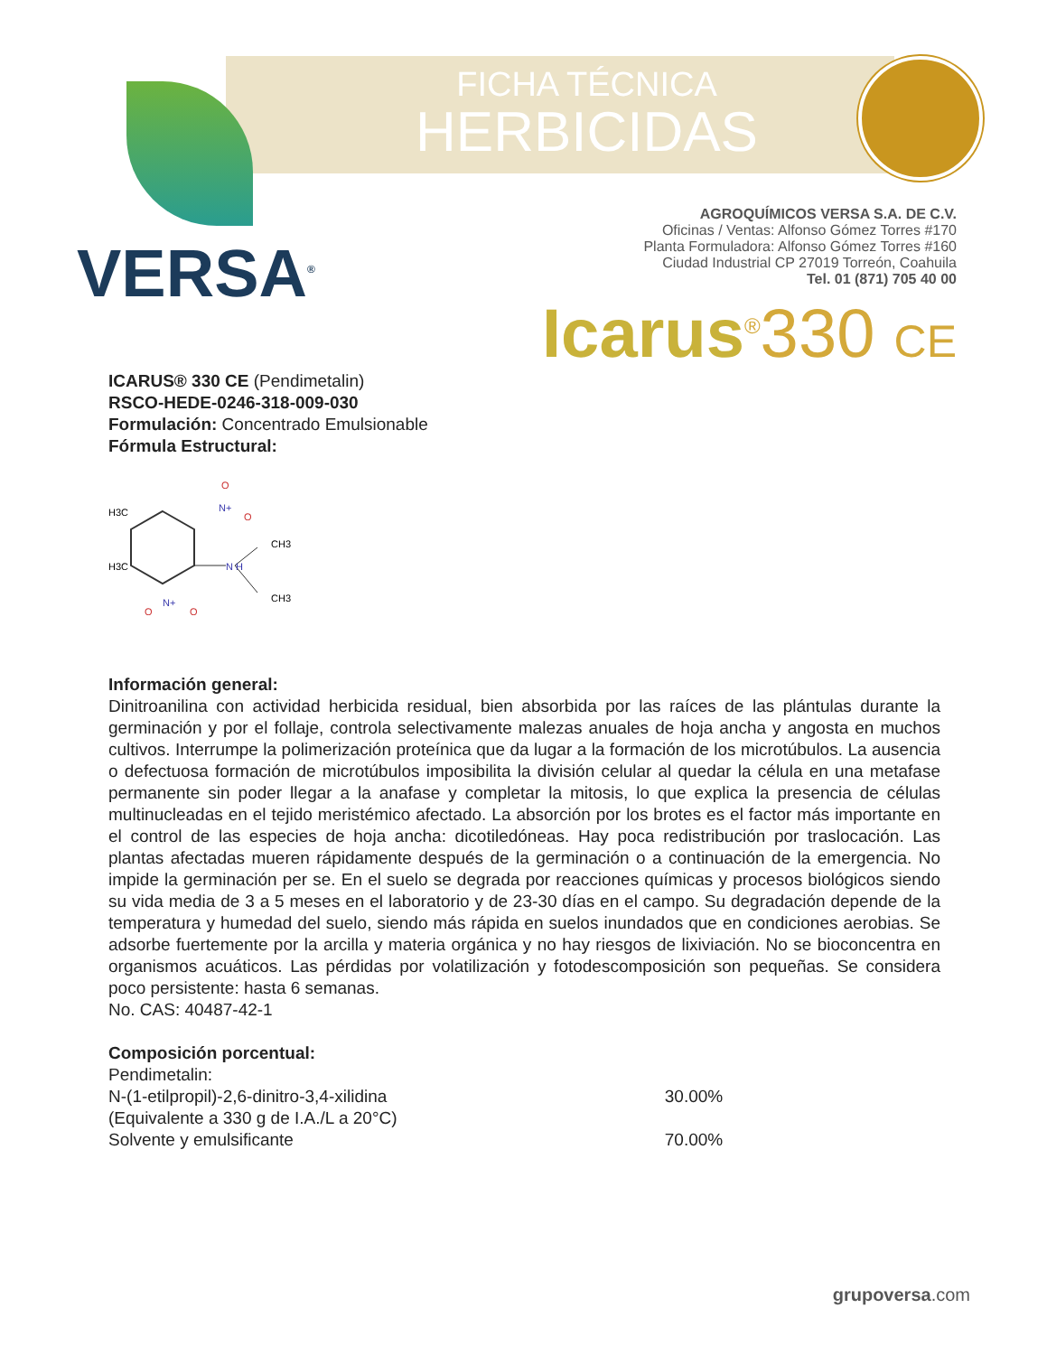FICHA TÉCNICA
HERBICIDAS
VERSA<sup>®</sup>
AGROQUÍMICOS VERSA S.A. DE C.V.
Oficinas / Ventas: Alfonso Gómez Torres #170
Planta Formuladora: Alfonso Gómez Torres #160
Ciudad Industrial CP 27019 Torreón, Coahuila
Tel. 01 (871) 705 40 00
Icarus<sup>®</sup>330 CE
ICARUS® 330 CE (Pendimetalin)
RSCO-HEDE-0246-318-009-030
Formulación: Concentrado Emulsionable
Fórmula Estructural:
H3C
H3C
N+
N H
N+
CH3
CH3
O
O
O
O
Información general:
Dinitroanilina con actividad herbicida residual, bien absorbida por las raíces de las plántulas durante la germinación y por el follaje, controla selectivamente malezas anuales de hoja ancha y angosta en muchos cultivos. Interrumpe la polimerización proteínica que da lugar a la formación de los microtúbulos. La ausencia o defectuosa formación de microtúbulos imposibilita la división celular al quedar la célula en una metafase permanente sin poder llegar a la anafase y completar la mitosis, lo que explica la presencia de células multinucleadas en el tejido meristémico afectado. La absorción por los brotes es el factor más importante en el control de las especies de hoja ancha: dicotiledóneas. Hay poca redistribución por traslocación. Las plantas afectadas mueren rápidamente después de la germinación o a continuación de la emergencia. No impide la germinación per se. En el suelo se degrada por reacciones químicas y procesos biológicos siendo su vida media de 3 a 5 meses en el laboratorio y de 23-30 días en el campo. Su degradación depende de la temperatura y humedad del suelo, siendo más rápida en suelos inundados que en condiciones aerobias. Se adsorbe fuertemente por la arcilla y materia orgánica y no hay riesgos de lixiviación. No se bioconcentra en organismos acuáticos. Las pérdidas por volatilización y fotodescomposición son pequeñas. Se considera poco persistente: hasta 6 semanas.
No. CAS: 40487-42-1
Composición porcentual:
| Pendimetalin: | |
| N-(1-etilpropil)-2,6-dinitro-3,4-xilidina | 30.00% |
| (Equivalente a 330 g de I.A./L a 20°C) | |
| Solvente y emulsificante | 70.00% |
grupoversa.com